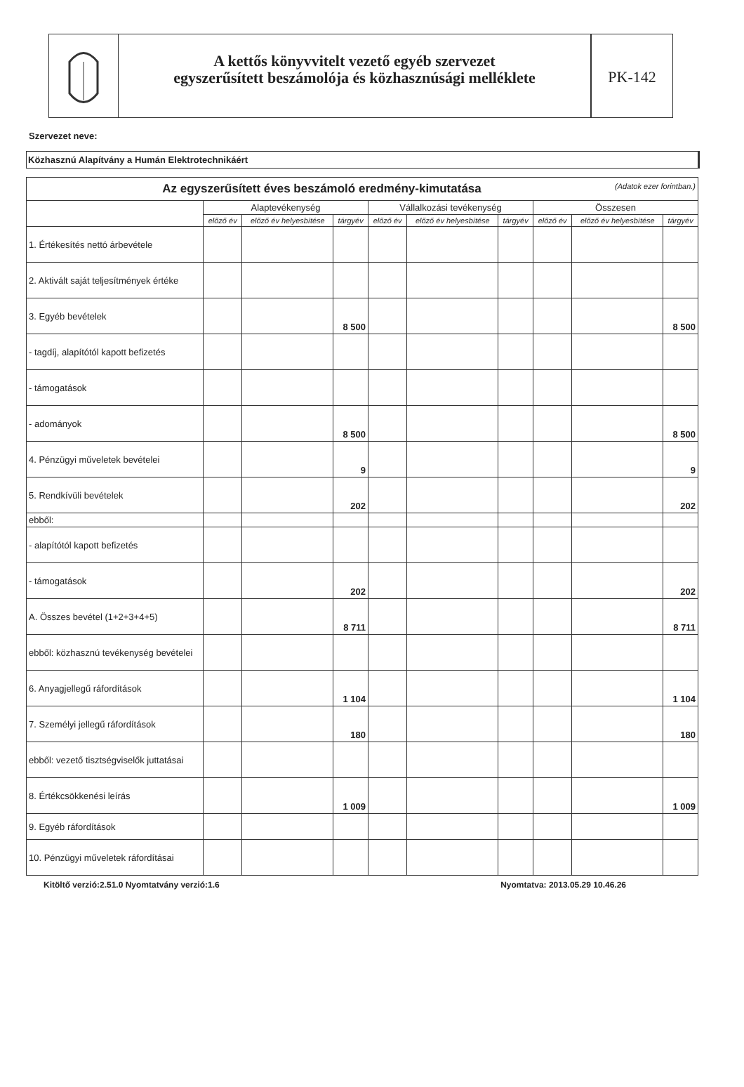A kettős könyvvitelt vezető egyéb szervezet
egyszerűsített beszámolója és közhasznúsági melléklete
PK-142
Szervezet neve:
Közhasznú Alapítvány a Humán Elektrotechnikáért
| Az egyszerűsített éves beszámoló eredmény-kimutatása (Adatok ezer forintban.) | | | | | | | | | |
| | Alaptevékenység | | | Vállalkozási tevékenység | | | Összesen | | |
| | előző év | előző év helyesbítése | tárgyév | előző év | előző év helyesbítése | tárgyév | előző év | előző év helyesbítése | tárgyév |
| 1. Értékesítés nettó árbevétele | | | | | | | | | |
| 2. Aktivált saját teljesítmények értéke | | | | | | | | | |
| 3. Egyéb bevételek | | | 8 500 | | | | | | 8 500 |
| - tagdíj, alapítótól kapott befizetés | | | | | | | | | |
| - támogatások | | | | | | | | | |
| - adományok | | | 8 500 | | | | | | 8 500 |
| 4. Pénzügyi műveletek bevételei | | | 9 | | | | | | 9 |
| 5. Rendkívüli bevételek | | | 202 | | | | | | 202 |
| ebből: | | | | | | | | | |
| - alapítótól kapott befizetés | | | | | | | | | |
| - támogatások | | | 202 | | | | | | 202 |
| A. Összes bevétel (1+2+3+4+5) | | | 8 711 | | | | | | 8 711 |
| ebből: közhasznú tevékenység bevételei | | | | | | | | | |
| 6. Anyagjellegű ráfordítások | | | 1 104 | | | | | | 1 104 |
| 7. Személyi jellegű ráfordítások | | | 180 | | | | | | 180 |
| ebből: vezető tisztségviselők juttatásai | | | | | | | | | |
| 8. Értékcsökkenési leírás | | | 1 009 | | | | | | 1 009 |
| 9. Egyéb ráfordítások | | | | | | | | | |
| 10. Pénzügyi műveletek ráfordításai | | | | | | | | | |
Kitöltő verzió:2.51.0 Nyomtatvány verzió:1.6 Nyomtatva: 2013.05.29 10.46.26